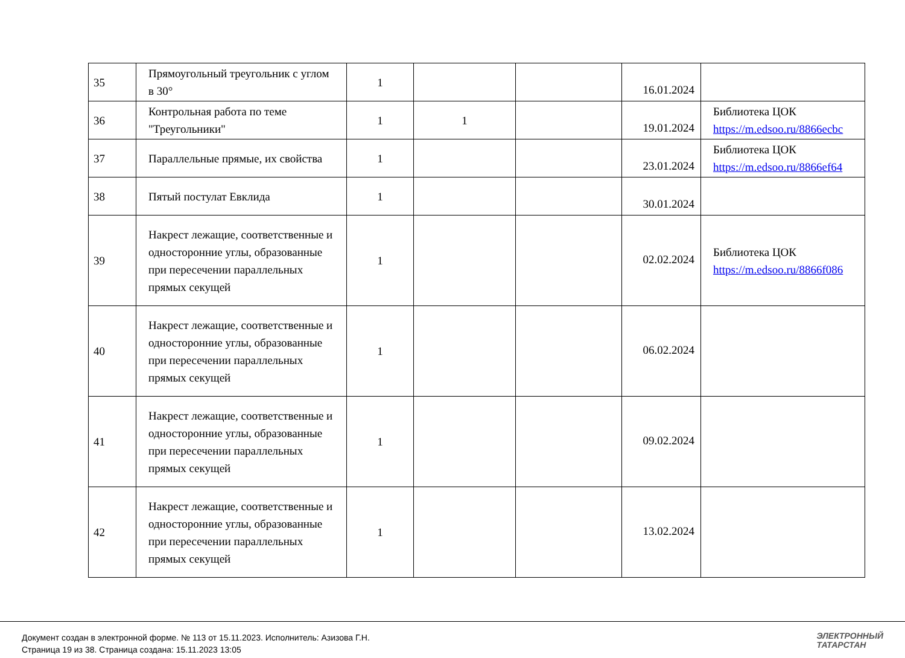| 35 | Прямоугольный треугольник с углом в 30° | 1 | | | 16.01.2024 | |
| 36 | Контрольная работа по теме "Треугольники" | 1 | 1 | | 19.01.2024 | Библиотека ЦОК https://m.edsoo.ru/8866ecbc |
| 37 | Параллельные прямые, их свойства | 1 | | | 23.01.2024 | Библиотека ЦОК https://m.edsoo.ru/8866ef64 |
| 38 | Пятый постулат Евклида | 1 | | | 30.01.2024 | |
| 39 | Накрест лежащие, соответственные и односторонние углы, образованные при пересечении параллельных прямых секущей | 1 | | | 02.02.2024 | Библиотека ЦОК https://m.edsoo.ru/8866f086 |
| 40 | Накрест лежащие, соответственные и односторонние углы, образованные при пересечении параллельных прямых секущей | 1 | | | 06.02.2024 | |
| 41 | Накрест лежащие, соответственные и односторонние углы, образованные при пересечении параллельных прямых секущей | 1 | | | 09.02.2024 | |
| 42 | Накрест лежащие, соответственные и односторонние углы, образованные при пересечении параллельных прямых секущей | 1 | | | 13.02.2024 | |
Документ создан в электронной форме. № 113 от 15.11.2023. Исполнитель: Азизова Г.Н.
Страница 19 из 38. Страница создана: 15.11.2023 13:05
ЭЛЕКТРОННЫЙ
ТАТАРСТАН